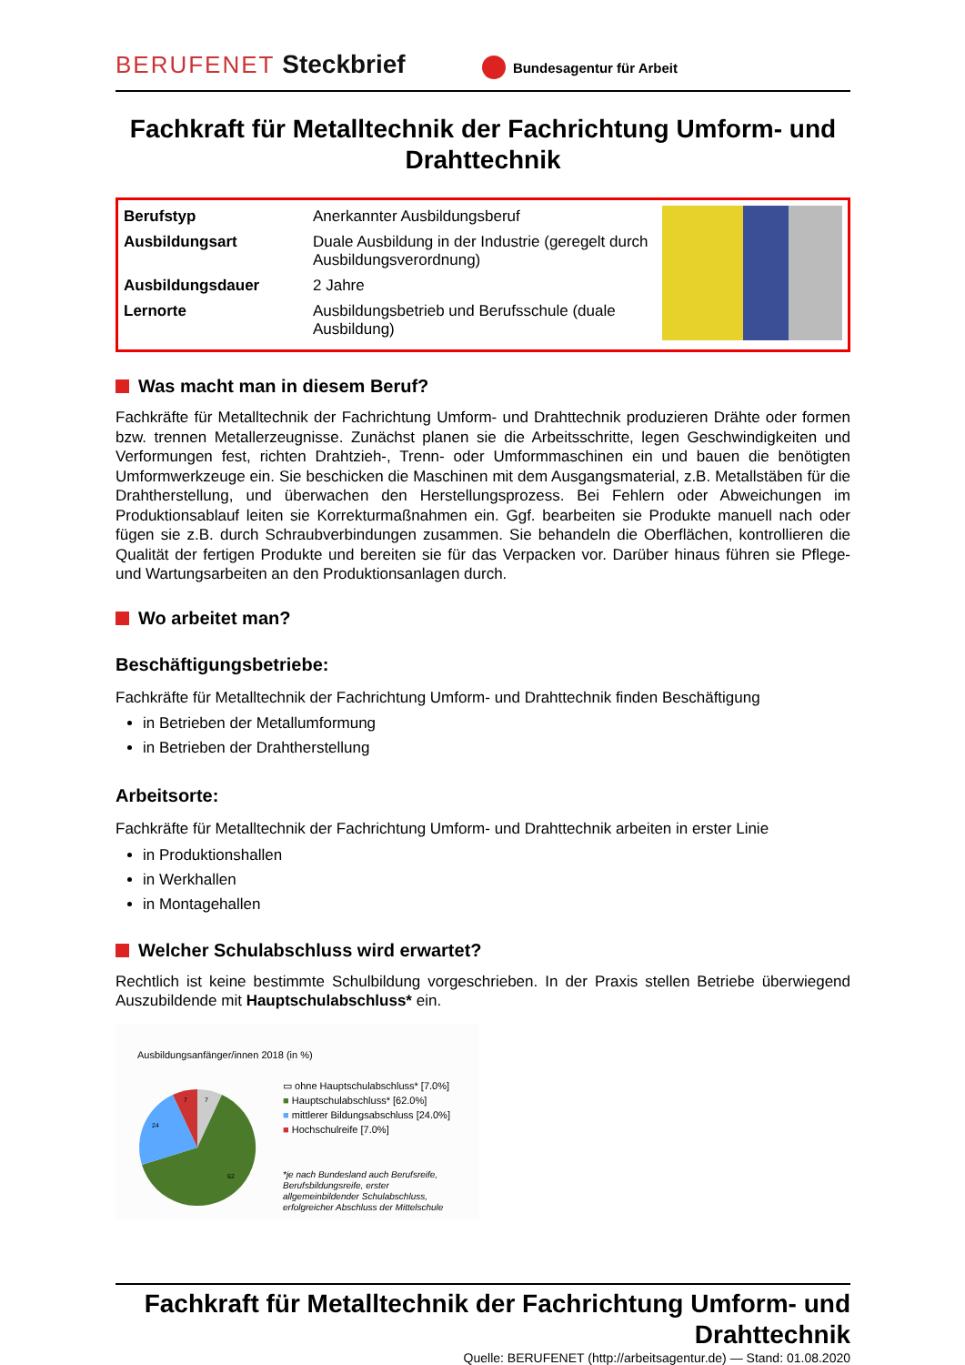BERUFENET Steckbrief
Bundesagentur für Arbeit
Fachkraft für Metalltechnik der Fachrichtung Umform- und Drahttechnik
| Berufstyp | Anerkannter Ausbildungsberuf |
| Ausbildungsart | Duale Ausbildung in der Industrie (geregelt durch Ausbildungsverordnung) |
| Ausbildungsdauer | 2 Jahre |
| Lernorte | Ausbildungsbetrieb und Berufsschule (duale Ausbildung) |
Was macht man in diesem Beruf?
Fachkräfte für Metalltechnik der Fachrichtung Umform- und Drahttechnik produzieren Drähte oder formen bzw. trennen Metallerzeugnisse. Zunächst planen sie die Arbeitsschritte, legen Geschwindigkeiten und Verformungen fest, richten Drahtzieh-, Trenn- oder Umformmaschinen ein und bauen die benötigten Umformwerkzeuge ein. Sie beschicken die Maschinen mit dem Ausgangsmaterial, z.B. Metallstäben für die Drahtherstellung, und überwachen den Herstellungsprozess. Bei Fehlern oder Abweichungen im Produktionsablauf leiten sie Korrekturmaßnahmen ein. Ggf. bearbeiten sie Produkte manuell nach oder fügen sie z.B. durch Schraubverbindungen zusammen. Sie behandeln die Oberflächen, kontrollieren die Qualität der fertigen Produkte und bereiten sie für das Verpacken vor. Darüber hinaus führen sie Pflege- und Wartungsarbeiten an den Produktionsanlagen durch.
Wo arbeitet man?
Beschäftigungsbetriebe:
Fachkräfte für Metalltechnik der Fachrichtung Umform- und Drahttechnik finden Beschäftigung
in Betrieben der Metallumformung
in Betrieben der Drahtherstellung
Arbeitsorte:
Fachkräfte für Metalltechnik der Fachrichtung Umform- und Drahttechnik arbeiten in erster Linie
in Produktionshallen
in Werkhallen
in Montagehallen
Welcher Schulabschluss wird erwartet?
Rechtlich ist keine bestimmte Schulbildung vorgeschrieben. In der Praxis stellen Betriebe überwiegend Auszubildende mit Hauptschulabschluss* ein.
Ausbildungsanfänger/innen 2018 (in %)
7
7
24
62
▭ ohne Hauptschulabschluss* [7.0%]
■ Hauptschulabschluss* [62.0%]
■ mittlerer Bildungsabschluss [24.0%]
■ Hochschulreife [7.0%]
*je nach Bundesland auch Berufsreife,
Berufsbildungsreife, erster
allgemeinbildender Schulabschluss,
erfolgreicher Abschluss der Mittelschule
Fachkraft für Metalltechnik der Fachrichtung Umform- und Drahttechnik
Quelle: BERUFENET (http://arbeitsagentur.de) — Stand: 01.08.2020